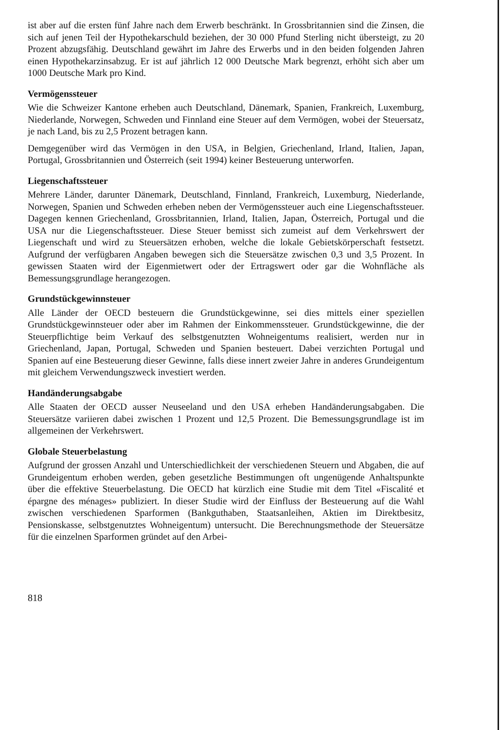ist aber auf die ersten fünf Jahre nach dem Erwerb beschränkt. In Grossbritannien sind die Zinsen, die sich auf jenen Teil der Hypothekarschuld beziehen, der 30 000 Pfund Sterling nicht übersteigt, zu 20 Prozent abzugsfähig. Deutschland gewährt im Jahre des Erwerbs und in den beiden folgenden Jahren einen Hypothekarzinsabzug. Er ist auf jährlich 12 000 Deutsche Mark begrenzt, erhöht sich aber um 1000 Deutsche Mark pro Kind.
Vermögenssteuer
Wie die Schweizer Kantone erheben auch Deutschland, Dänemark, Spanien, Frankreich, Luxemburg, Niederlande, Norwegen, Schweden und Finnland eine Steuer auf dem Vermögen, wobei der Steuersatz, je nach Land, bis zu 2,5 Prozent betragen kann.
Demgegenüber wird das Vermögen in den USA, in Belgien, Griechenland, Irland, Italien, Japan, Portugal, Grossbritannien und Österreich (seit 1994) keiner Besteuerung unterworfen.
Liegenschaftssteuer
Mehrere Länder, darunter Dänemark, Deutschland, Finnland, Frankreich, Luxemburg, Niederlande, Norwegen, Spanien und Schweden erheben neben der Vermögenssteuer auch eine Liegenschaftssteuer. Dagegen kennen Griechenland, Grossbritannien, Irland, Italien, Japan, Österreich, Portugal und die USA nur die Liegenschaftssteuer. Diese Steuer bemisst sich zumeist auf dem Verkehrswert der Liegenschaft und wird zu Steuersätzen erhoben, welche die lokale Gebietskörperschaft festsetzt. Aufgrund der verfügbaren Angaben bewegen sich die Steuersätze zwischen 0,3 und 3,5 Prozent. In gewissen Staaten wird der Eigenmietwert oder der Ertragswert oder gar die Wohnfläche als Bemessungsgrundlage herangezogen.
Grundstückgewinnsteuer
Alle Länder der OECD besteuern die Grundstückgewinne, sei dies mittels einer speziellen Grundstückgewinnsteuer oder aber im Rahmen der Einkommenssteuer. Grundstückgewinne, die der Steuerpflichtige beim Verkauf des selbstgenutzten Wohneigentums realisiert, werden nur in Griechenland, Japan, Portugal, Schweden und Spanien besteuert. Dabei verzichten Portugal und Spanien auf eine Besteuerung dieser Gewinne, falls diese innert zweier Jahre in anderes Grundeigentum mit gleichem Verwendungszweck investiert werden.
Handänderungsabgabe
Alle Staaten der OECD ausser Neuseeland und den USA erheben Handänderungsabgaben. Die Steuersätze variieren dabei zwischen 1 Prozent und 12,5 Prozent. Die Bemessungsgrundlage ist im allgemeinen der Verkehrswert.
Globale Steuerbelastung
Aufgrund der grossen Anzahl und Unterschiedlichkeit der verschiedenen Steuern und Abgaben, die auf Grundeigentum erhoben werden, geben gesetzliche Bestimmungen oft ungenügende Anhaltspunkte über die effektive Steuerbelastung. Die OECD hat kürzlich eine Studie mit dem Titel «Fiscalité et épargne des ménages» publiziert. In dieser Studie wird der Einfluss der Besteuerung auf die Wahl zwischen verschiedenen Sparformen (Bankguthaben, Staatsanleihen, Aktien im Direktbesitz, Pensionskasse, selbstgenutztes Wohneigentum) untersucht. Die Berechnungsmethode der Steuersätze für die einzelnen Sparformen gründet auf den Arbei-
818